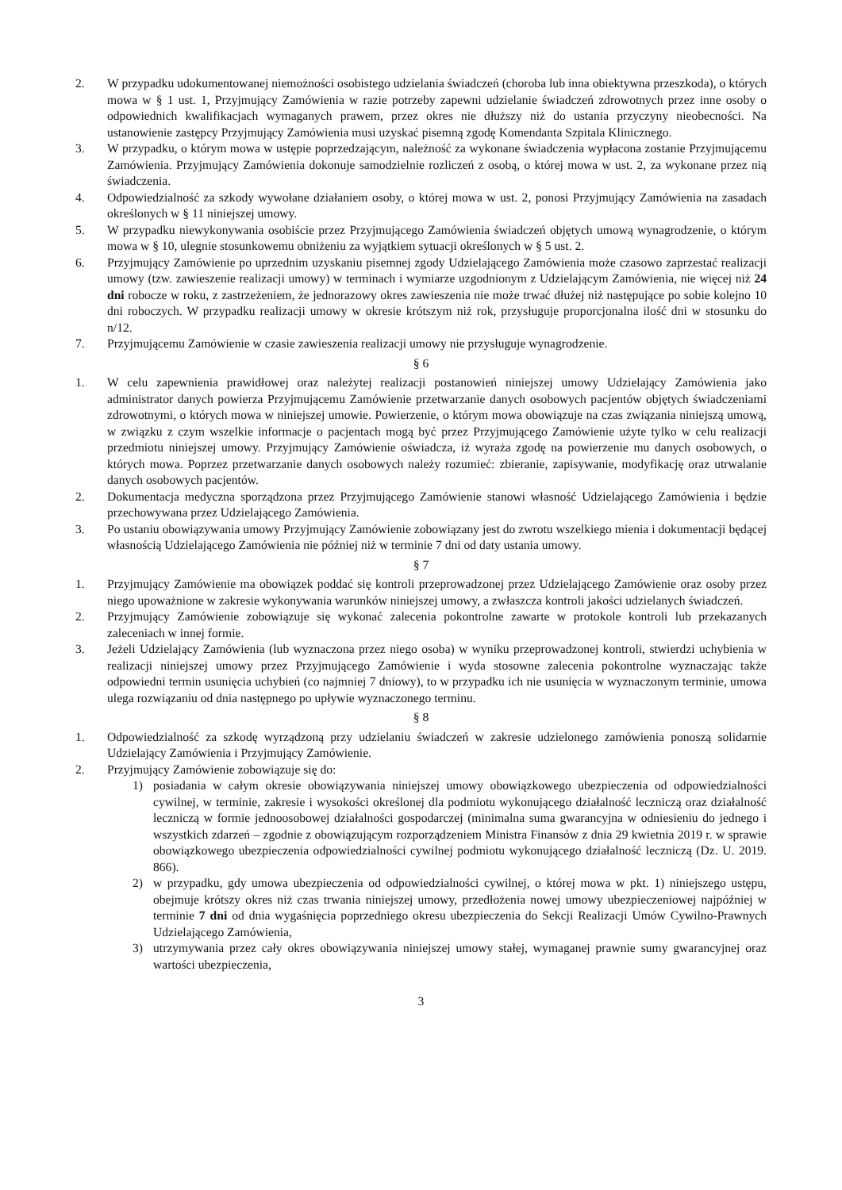2. W przypadku udokumentowanej niemożności osobistego udzielania świadczeń (choroba lub inna obiektywna przeszkoda), o których mowa w § 1 ust. 1, Przyjmujący Zamówienia w razie potrzeby zapewni udzielanie świadczeń zdrowotnych przez inne osoby o odpowiednich kwalifikacjach wymaganych prawem, przez okres nie dłuższy niż do ustania przyczyny nieobecności. Na ustanowienie zastępcy Przyjmujący Zamówienia musi uzyskać pisemną zgodę Komendanta Szpitala Klinicznego.
3. W przypadku, o którym mowa w ustępie poprzedzającym, należność za wykonane świadczenia wypłacona zostanie Przyjmującemu Zamówienia. Przyjmujący Zamówienia dokonuje samodzielnie rozliczeń z osobą, o której mowa w ust. 2, za wykonane przez nią świadczenia.
4. Odpowiedzialność za szkody wywołane działaniem osoby, o której mowa w ust. 2, ponosi Przyjmujący Zamówienia na zasadach określonych w § 11 niniejszej umowy.
5. W przypadku niewykonywania osobiście przez Przyjmującego Zamówienia świadczeń objętych umową wynagrodzenie, o którym mowa w § 10, ulegnie stosunkowemu obniżeniu za wyjątkiem sytuacji określonych w § 5 ust. 2.
6. Przyjmujący Zamówienie po uprzednim uzyskaniu pisemnej zgody Udzielającego Zamówienia może czasowo zaprzestać realizacji umowy (tzw. zawieszenie realizacji umowy) w terminach i wymiarze uzgodnionym z Udzielającym Zamówienia, nie więcej niż 24 dni robocze w roku, z zastrzeżeniem, że jednorazowy okres zawieszenia nie może trwać dłużej niż następujące po sobie kolejno 10 dni roboczych. W przypadku realizacji umowy w okresie krótszym niż rok, przysługuje proporcjonalna ilość dni w stosunku do n/12.
7. Przyjmującemu Zamówienie w czasie zawieszenia realizacji umowy nie przysługuje wynagrodzenie.
§ 6
1. W celu zapewnienia prawidłowej oraz należytej realizacji postanowień niniejszej umowy Udzielający Zamówienia jako administrator danych powierza Przyjmującemu Zamówienie przetwarzanie danych osobowych pacjentów objętych świadczeniami zdrowotnymi, o których mowa w niniejszej umowie. Powierzenie, o którym mowa obowiązuje na czas związania niniejszą umową, w związku z czym wszelkie informacje o pacjentach mogą być przez Przyjmującego Zamówienie użyte tylko w celu realizacji przedmiotu niniejszej umowy. Przyjmujący Zamówienie oświadcza, iż wyraża zgodę na powierzenie mu danych osobowych, o których mowa. Poprzez przetwarzanie danych osobowych należy rozumieć: zbieranie, zapisywanie, modyfikację oraz utrwalanie danych osobowych pacjentów.
2. Dokumentacja medyczna sporządzona przez Przyjmującego Zamówienie stanowi własność Udzielającego Zamówienia i będzie przechowywana przez Udzielającego Zamówienia.
3. Po ustaniu obowiązywania umowy Przyjmujący Zamówienie zobowiązany jest do zwrotu wszelkiego mienia i dokumentacji będącej własnością Udzielającego Zamówienia nie później niż w terminie 7 dni od daty ustania umowy.
§ 7
1. Przyjmujący Zamówienie ma obowiązek poddać się kontroli przeprowadzonej przez Udzielającego Zamówienie oraz osoby przez niego upoważnione w zakresie wykonywania warunków niniejszej umowy, a zwłaszcza kontroli jakości udzielanych świadczeń.
2. Przyjmujący Zamówienie zobowiązuje się wykonać zalecenia pokontrolne zawarte w protokole kontroli lub przekazanych zaleceniach w innej formie.
3. Jeżeli Udzielający Zamówienia (lub wyznaczona przez niego osoba) w wyniku przeprowadzonej kontroli, stwierdzi uchybienia w realizacji niniejszej umowy przez Przyjmującego Zamówienie i wyda stosowne zalecenia pokontrolne wyznaczając także odpowiedni termin usunięcia uchybień (co najmniej 7 dniowy), to w przypadku ich nie usunięcia w wyznaczonym terminie, umowa ulega rozwiązaniu od dnia następnego po upływie wyznaczonego terminu.
§ 8
1. Odpowiedzialność za szkodę wyrządzoną przy udzielaniu świadczeń w zakresie udzielonego zamówienia ponoszą solidarnie Udzielający Zamówienia i Przyjmujący Zamówienie.
2. Przyjmujący Zamówienie zobowiązuje się do:
1) posiadania w całym okresie obowiązywania niniejszej umowy obowiązkowego ubezpieczenia od odpowiedzialności cywilnej, w terminie, zakresie i wysokości określonej dla podmiotu wykonującego działalność leczniczą oraz działalność leczniczą w formie jednoosobowej działalności gospodarczej (minimalna suma gwarancyjna w odniesieniu do jednego i wszystkich zdarzeń – zgodnie z obowiązującym rozporządzeniem Ministra Finansów z dnia 29 kwietnia 2019 r. w sprawie obowiązkowego ubezpieczenia odpowiedzialności cywilnej podmiotu wykonującego działalność leczniczą (Dz. U. 2019. 866).
2) w przypadku, gdy umowa ubezpieczenia od odpowiedzialności cywilnej, o której mowa w pkt. 1) niniejszego ustępu, obejmuje krótszy okres niż czas trwania niniejszej umowy, przedłożenia nowej umowy ubezpieczeniowej najpóźniej w terminie 7 dni od dnia wygaśnięcia poprzedniego okresu ubezpieczenia do Sekcji Realizacji Umów Cywilno-Prawnych Udzielającego Zamówienia,
3) utrzymywania przez cały okres obowiązywania niniejszej umowy stałej, wymaganej prawnie sumy gwarancyjnej oraz wartości ubezpieczenia,
3